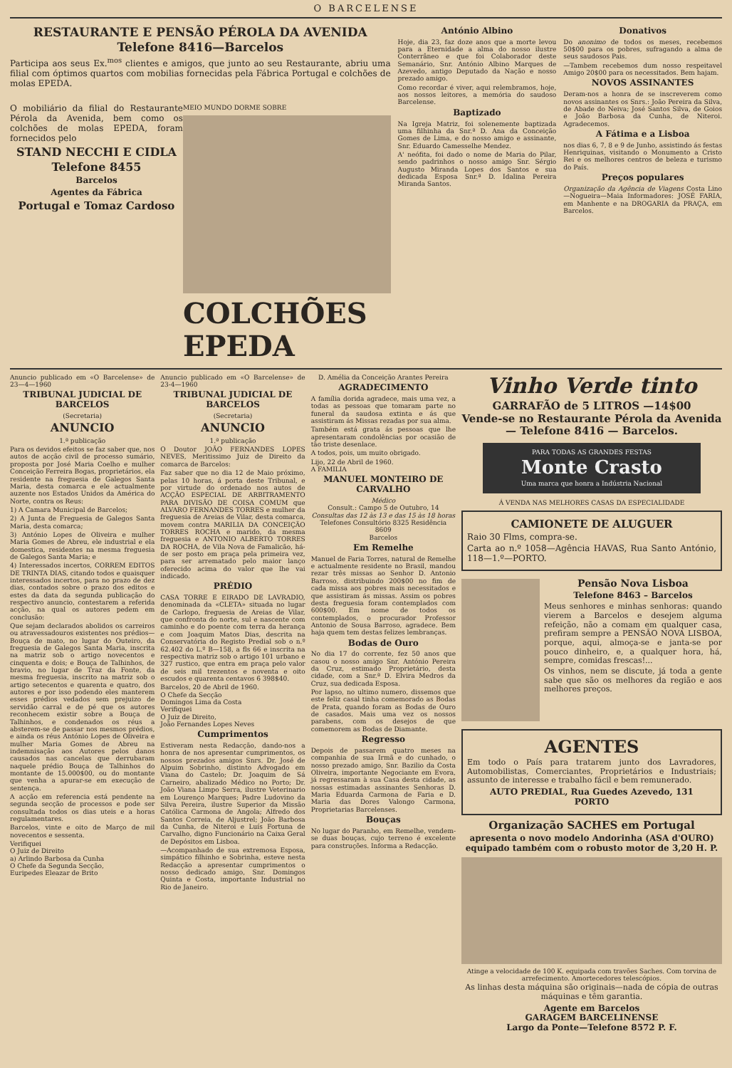O BARCELENSE
RESTAURANTE E PENSÃO PÉROLA DA AVENIDA
Telefone 8416—Barcelos
Participa aos seus Ex.<sup>mos</sup> clientes e amigos, que junto ao seu Restaurante, abriu uma filial com óptimos quartos com mobilias fornecidas pela Fábrica Portugal e colchões de molas EPEDA.
O mobiliário da filial do Restaurante Pérola da Avenida, bem como os colchões de molas EPEDA, foram fornecidos pelo
STAND NECCHI E CIDLA
Telefone 8455
Barcelos
Agentes da Fábrica
Portugal e Tomaz Cardoso
MEIO MUNDO DORME SOBRE
COLCHÕES EPEDA
António Albino
Hoje, dia 23, faz doze anos que a morte levou para a Eternidade a alma do nosso ilustre Conterrâneo e que foi Colaborador deste Semanário, Snr. António Albino Marques de Azevedo, antigo Deputado da Nação e nosso prezado amigo.
Como recordar é viver, aqui relembramos, hoje, aos nossos leitores, a memória do saudoso Barcelense.
Baptizado
Na Igreja Matriz, foi solenemente baptizada uma filhinha da Snr.ª D. Ana da Conceição Gomes de Lima, e do nosso amigo e assinante, Snr. Eduardo Camesselhe Mendez.
A' neófita, foi dado o nome de Maria do Pilar, sendo padrinhos o nosso amigo Snr. Sérgio Augusto Miranda Lopes dos Santos e sua dedicada Esposa Snr.ª D. Idalina Pereira Miranda Santos.
Donativos
Do anonimo de todos os meses, recebemos 50$00 para os pobres, sufragando a alma de seus saudosos Pais.
—Tambem recebemos dum nosso respeitavel Amigo 20$00 para os necessitados. Bem hajam.
NOVOS ASSINANTES
Deram-nos a honra de se inscreverem como novos assinantes os Snrs.: João Pereira da Silva, de Abade do Neiva; José Santos Silva, de Goios e João Barbosa da Cunha, de Niteroi. Agradecemos.
A Fátima e a Lisboa
nos dias 6, 7, 8 e 9 de Junho, assistindo ás festas Henriquinas, visitando o Monumento a Cristo Rei e os melhores centros de beleza e turismo do País.
Preços populares
Organização da Agência de Viagens Costa Lino—Nogueira—Maia Informadores: JOSÉ FARIA, em Manhente e na DROGARIA da PRAÇA, em Barcelos.
Anuncio publicado em «O Barcelense» de 23—4—1960
TRIBUNAL JUDICIAL DE BARCELOS
(Secretaria)
ANUNCIO
1.ª publicação
Para os devidos efeitos se faz saber que, nos autos de acção civil de processo sumário, proposta por José Maria Coelho e mulher Conceição Ferreira Bogas, proprietários, ela residente na freguesia de Galegos Santa Maria, desta comarca e ele actualmente auzente nos Estados Unidos da América do Norte, contra os Reus:
1) A Camara Municipal de Barcelos;
2) A Junta de Freguesia de Galegos Santa Maria, desta comarca;
3) António Lopes de Oliveira e mulher Maria Gomes de Abreu, ele industrial e ela domestica, residentes na mesma freguesia de Galegos Santa Maria; e
4) Interessados incertos, CORREM EDITOS DE TRINTA DIAS, citando todos e quaisquer interessados incertos, para no prazo de dez dias, contados sobre o prazo dos editos e estes da data da segunda publicação do respectivo anuncio, contestarem a referida acção, na qual os autores pedem em conclusão:
Que sejam declarados abolidos os carreiros ou atravessadouros existentes nos prédios—Bouça de mato, no lugar do Outeiro, da freguesia de Galegos Santa Maria, inscrita na matriz sob o artigo novecentos e cinquenta e dois; e Bouça de Talhinhos, de bravio, no lugar de Traz da Fonte, da mesma freguesia, inscrito na matriz sob o artigo setecentos e quarenta e quatro, dos autores e por isso podendo eles manterem esses prédios vedados sem prejuizo de servidão carral e de pé que os autores reconhecem existir sobre a Bouça de Talhinhos, e condenados os réus a absterem-se de passar nos mesmos prédios, e ainda os réus António Lopes de Oliveira e mulher Maria Gomes de Abreu na indemnisação aos Autores pelos danos causados nas cancelas que derrubaram naquele prédio Bouça de Talhinhos do montante de 15.000$00, ou do montante que venha a apurar-se em execução de sentença.
A acção em referencia está pendente na segunda secção de processos e pode ser consultada todos os dias uteis e a horas regulamentares.
Barcelos, vinte e oito de Março de mil novecentos e sessenta.
Verifiquei
O Juiz de Direito
a) Arlindo Barbosa da Cunha
O Chefe da Segunda Secção,
Euripedes Eleazar de Brito
Anuncio publicado em «O Barcelense» de 23-4—1960
TRIBUNAL JUDICIAL DE BARCELOS
(Secretaria)
ANUNCIO
1.ª publicação
O Doutor JOÃO FERNANDES LOPES NEVES, Meritissimo Juiz de Direito da comarca de Barcelos:
Faz saber que no dia 12 de Maio próximo, pelas 10 horas, á porta deste Tribunal, e por virtude do ordenado nos autos de ACÇÃO ESPECIAL DE ARBITRAMENTO PARA DIVISÃO DE COISA COMUM que ALVARO FERNANDES TORRES e mulher da freguesia de Areias de Vilar, desta comarca, movem contra MARILIA DA CONCEIÇÃO TORRES ROCHA e marido, da mesma freguesia e ANTONIO ALBERTO TORRES DA ROCHA, de Vila Nova de Famalicão, há-de ser posto em praça pela primeira vez, para ser arrematado pelo maior lanço oferecido acima do valor que lhe vai indicado.
PRÉDIO
CASA TORRE E EIRADO DE LAVRADIO, denominada da «CLETA» situada no lugar de Carlopo, freguesia de Areias de Vilar, que confronta do norte, sul e nascente com caminho e do poente com terra da herança e com Joaquim Matos Dias, descrita na Conservatória do Registo Predial sob o n.º 62.402 do L.º B—158, a fls 66 e inscrita na respectiva matriz sob o artigo 101 urbano e 327 rustico, que entra em praça pelo valor de seis mil trezentos e noventa e oito escudos e quarenta centavos 6 398$40.
Barcelos, 20 de Abril de 1960.
O Chefe da Secção
Domingos Lima da Costa
Verifiquei
O Juiz de Direito,
João Fernandes Lopes Neves
Cumprimentos
Estiveram nesta Redacção, dando-nos a honra de nos apresentar cumprimentos, os nossos prezados amigos Snrs. Dr. José de Alpuim Sobrinho, distinto Advogado em Viana do Castelo; Dr. Joaquim de Sá Carneiro, abalizado Médico no Porto; Dr. João Viana Limpo Serra, ilustre Veterinario em Lourenço Marques; Padre Ludovino da Silva Pereira, ilustre Superior da Missão Católica Carmona de Angola; Alfredo dos Santos Correia, de Aljustrel; João Barbosa da Cunha, de Niteroi e Luís Fortuna de Carvalho, digno Funcionário na Caixa Geral de Depósitos em Lisboa.
—Acompanhado de sua extremosa Esposa, simpático filhinho e Sobrinha, esteve nesta Redacção a apresentar cumprimentos o nosso dedicado amigo, Snr. Domingos Quinta e Costa, importante Industrial no Rio de Janeiro.
D. Amélia da Conceição Arantes Pereira
AGRADECIMENTO
A família dorida agradece, mais uma vez, a todas as pessoas que tomaram parte no funeral da saudosa extinta e ás que assistiram ás Missas rezadas por sua alma.
Também está grata ás pessoas que lhe apresentaram condolências por ocasião de tão triste desenlace.
A todos, pois, um muito obrigado.
Lijo, 22 de Abril de 1960.
A FAMILIA
MANUEL MONTEIRO DE CARVALHO
Médico
Consult.: Campo 5 de Outubro, 14
Consultas das 12 às 13 e das 15 às 18 horas
Telefones Consultório 8325 Residência 8609
Barcelos
Em Remelhe
Manuel de Faria Torres, natural de Remelhe e actualmente residente no Brasil, mandou rezar três missas ao Senhor D. Antonio Barroso, distribuindo 200$00 no fim de cada missa aos pobres mais necessitados e que assistiram ás missas. Assim os pobres desta freguesia foram contemplados com 600$00. Em nome de todos os contemplados, o procurador Professor Antonio de Sousa Barroso, agradece. Bem haja quem tem destas felizes lembranças.
Bodas de Ouro
No dia 17 do corrente, fez 50 anos que casou o nosso amigo Snr. António Pereira da Cruz, estimado Proprietário, desta cidade, com a Snr.ª D. Elvira Medros da Cruz, sua dedicada Esposa.
Por lapso, no ultimo numero, dissemos que este feliz casal tinha comemorado as Bodas de Prata, quando foram as Bodas de Ouro de casados. Mais uma vez os nossos parabens, com os desejos de que comemorem as Bodas de Diamante.
Regresso
Depois de passarem quatro meses na companhia de sua Irmã e do cunhado, o nosso prezado amigo, Snr. Bazilio da Costa Oliveira, importante Negociante em Evora, já regressaram à sua Casa desta cidade, as nossas estimadas assinantes Senhoras D. Maria Eduarda Carmona de Faria e D. Maria das Dores Valongo Carmona, Proprietarias Barcelenses.
Bouças
No lugar do Paranho, em Remelhe, vendem-se duas bouças, cujo terreno é excelente para construções. Informa a Redacção.
Vinho Verde tinto
GARRAFÃO de 5 LITROS —14$00
Vende-se no Restaurante Pérola da Avenida — Telefone 8416 — Barcelos.
PARA TODAS AS GRANDES FESTAS
Monte Crasto
Uma marca que honra a Indústria Nacional
Á VENDA NAS MELHORES CASAS DA ESPECIALIDADE
CAMIONETE DE ALUGUER
Raio 30 Flms, compra-se.
Carta ao n.º 1058—Agência HAVAS, Rua Santo António, 118—1.º—PORTO.
Pensão Nova Lisboa
Telefone 8463 – Barcelos
Meus senhores e minhas senhoras: quando vierem a Barcelos e desejem alguma refeição, não a comam em qualquer casa, prefiram sempre a PENSÃO NOVA LISBOA, porque, aqui, almoça-se e janta-se por pouco dinheiro, e, a qualquer hora, há, sempre, comidas frescas!...
Os vinhos, nem se discute, já toda a gente sabe que são os melhores da região e aos melhores preços.
AGENTES
Em todo o País para tratarem junto dos Lavradores, Automobilistas, Comerciantes, Proprietários e Industriais; assunto de interesse e trabalho fácil e bem remunerado.
AUTO PREDIAL, Rua Guedes Azevedo, 131
PORTO
Organização SACHES em Portugal
apresenta o novo modelo Andorinha (ASA d'OURO) equipado também com o robusto motor de 3,20 H. P.
Atinge a velocidade de 100 K. equipada com travões Saches. Com torvina de arrefecimento. Amortecedores telescópios.
As linhas desta máquina são originais—nada de cópia de outras máquinas e têm garantia.
Agente em Barcelos
GARAGEM BARCELINENSE
Largo da Ponte—Telefone 8572 P. F.